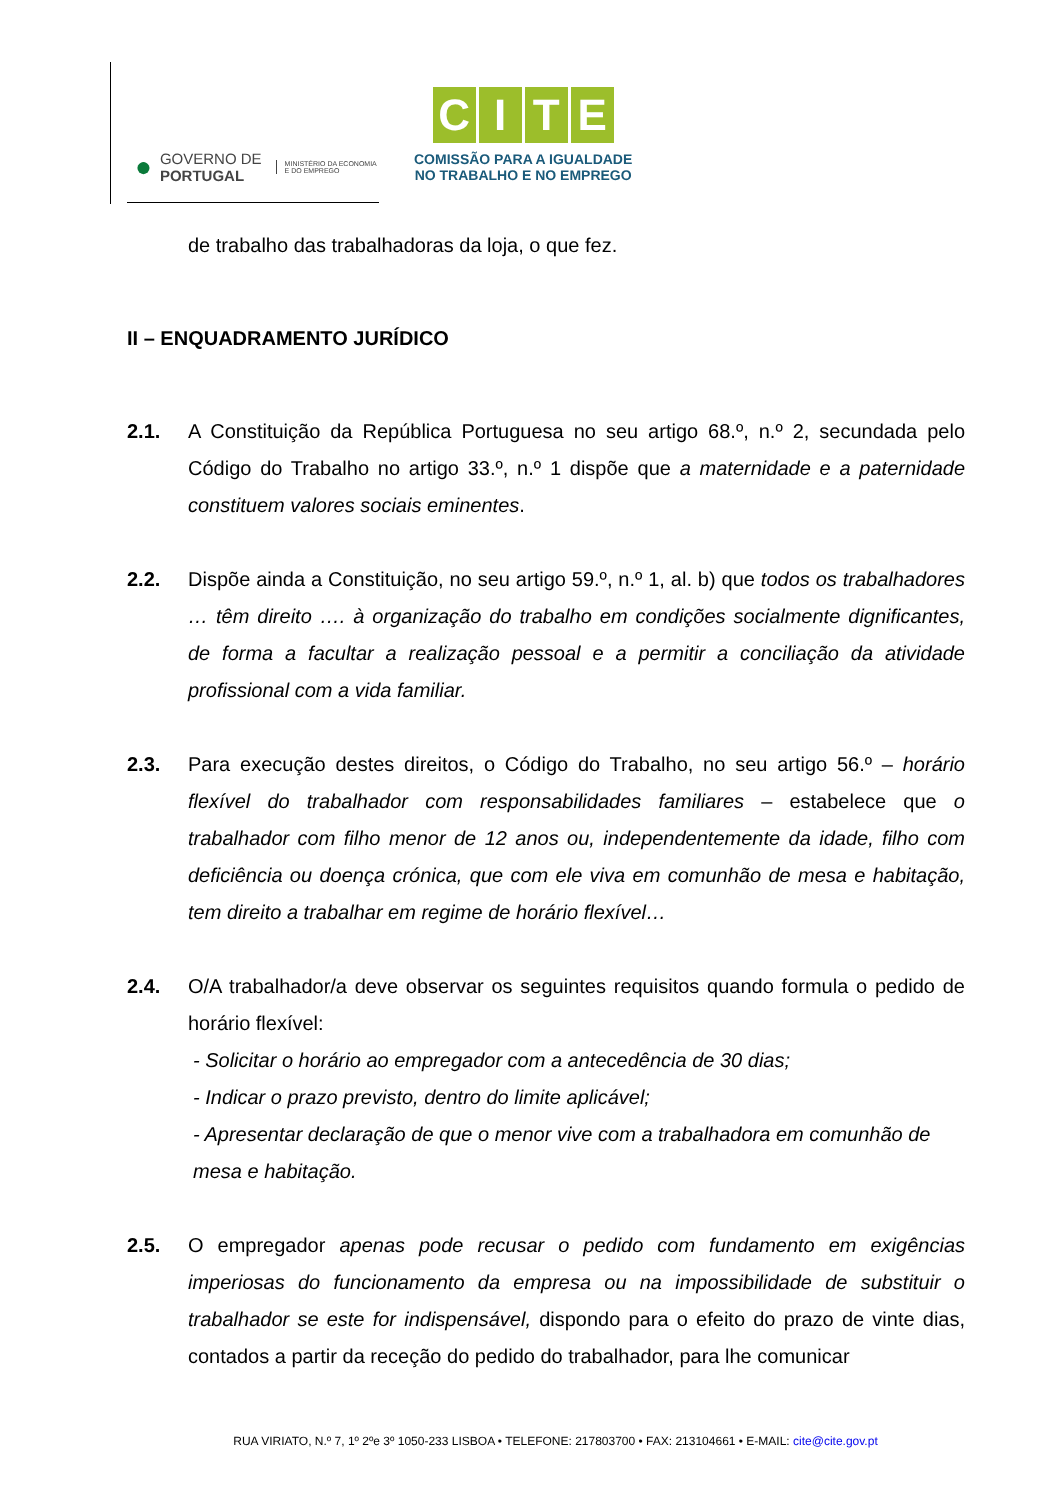●
GOVERNO DE
PORTUGAL
MINISTÉRIO DA ECONOMIA
E DO EMPREGO
CITE
COMISSÃO PARA A IGUALDADE
NO TRABALHO E NO EMPREGO
de trabalho das trabalhadoras da loja, o que fez.
II – ENQUADRAMENTO JURÍDICO
2.1. A Constituição da República Portuguesa no seu artigo 68.º, n.º 2, secundada pelo Código do Trabalho no artigo 33.º, n.º 1 dispõe que a maternidade e a paternidade constituem valores sociais eminentes.
2.2. Dispõe ainda a Constituição, no seu artigo 59.º, n.º 1, al. b) que todos os trabalhadores … têm direito …. à organização do trabalho em condições socialmente dignificantes, de forma a facultar a realização pessoal e a permitir a conciliação da atividade profissional com a vida familiar.
2.3. Para execução destes direitos, o Código do Trabalho, no seu artigo 56.º – horário flexível do trabalhador com responsabilidades familiares – estabelece que o trabalhador com filho menor de 12 anos ou, independentemente da idade, filho com deficiência ou doença crónica, que com ele viva em comunhão de mesa e habitação, tem direito a trabalhar em regime de horário flexível…
2.4. O/A trabalhador/a deve observar os seguintes requisitos quando formula o pedido de horário flexível:
- Solicitar o horário ao empregador com a antecedência de 30 dias;
- Indicar o prazo previsto, dentro do limite aplicável;
- Apresentar declaração de que o menor vive com a trabalhadora em comunhão de mesa e habitação.
2.5. O empregador apenas pode recusar o pedido com fundamento em exigências imperiosas do funcionamento da empresa ou na impossibilidade de substituir o trabalhador se este for indispensável, dispondo para o efeito do prazo de vinte dias, contados a partir da receção do pedido do trabalhador, para lhe comunicar
RUA VIRIATO, N.º 7, 1º 2ºe 3º 1050-233 LISBOA • TELEFONE: 217803700 • FAX: 213104661 • E-MAIL: cite@cite.gov.pt